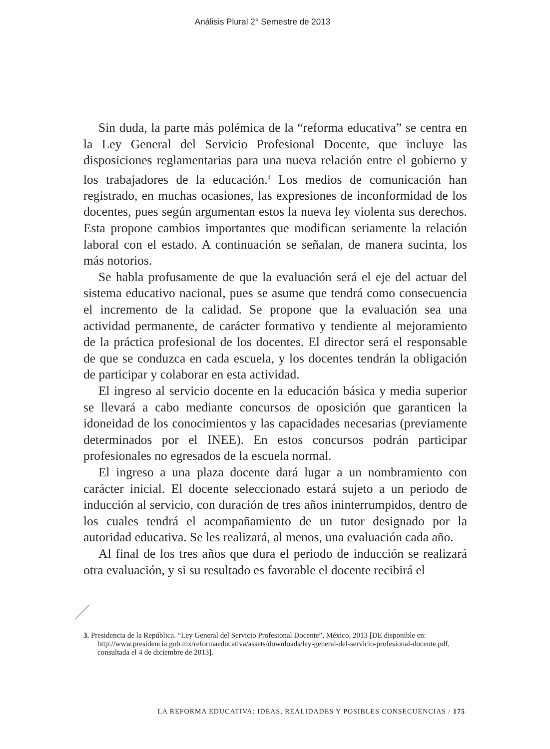Análisis Plural 2° Semestre de 2013
Sin duda, la parte más polémica de la “reforma educativa” se centra en la Ley General del Servicio Profesional Docente, que incluye las disposiciones reglamentarias para una nueva relación entre el gobierno y los trabajadores de la educación.<sup>3</sup> Los medios de comunicación han registrado, en muchas ocasiones, las expresiones de inconformidad de los docentes, pues según argumentan estos la nueva ley violenta sus derechos. Esta propone cambios importantes que modifican seriamente la relación laboral con el estado. A continuación se señalan, de manera sucinta, los más notorios.
Se habla profusamente de que la evaluación será el eje del actuar del sistema educativo nacional, pues se asume que tendrá como consecuencia el incremento de la calidad. Se propone que la evaluación sea una actividad permanente, de carácter formativo y tendiente al mejoramiento de la práctica profesional de los docentes. El director será el responsable de que se conduzca en cada escuela, y los docentes tendrán la obligación de participar y colaborar en esta actividad.
El ingreso al servicio docente en la educación básica y media superior se llevará a cabo mediante concursos de oposición que garanticen la idoneidad de los conocimientos y las capacidades necesarias (previamente determinados por el INEE). En estos concursos podrán participar profesionales no egresados de la escuela normal.
El ingreso a una plaza docente dará lugar a un nombramiento con carácter inicial. El docente seleccionado estará sujeto a un periodo de inducción al servicio, con duración de tres años ininterrumpidos, dentro de los cuales tendrá el acompañamiento de un tutor designado por la autoridad educativa. Se les realizará, al menos, una evaluación cada año.
Al final de los tres años que dura el periodo de inducción se realizará otra evaluación, y si su resultado es favorable el docente recibirá el
3. Presidencia de la República. “Ley General del Servicio Profesional Docente”, México, 2013 [DE disponible en: http://www.presidencia.gob.mx/reformaeducativa/assets/downloads/ley-general-del-servicio-profesional-docente.pdf, consultada el 4 de diciembre de 2013].
LA REFORMA EDUCATIVA: IDEAS, REALIDADES Y POSIBLES CONSECUENCIAS / 175